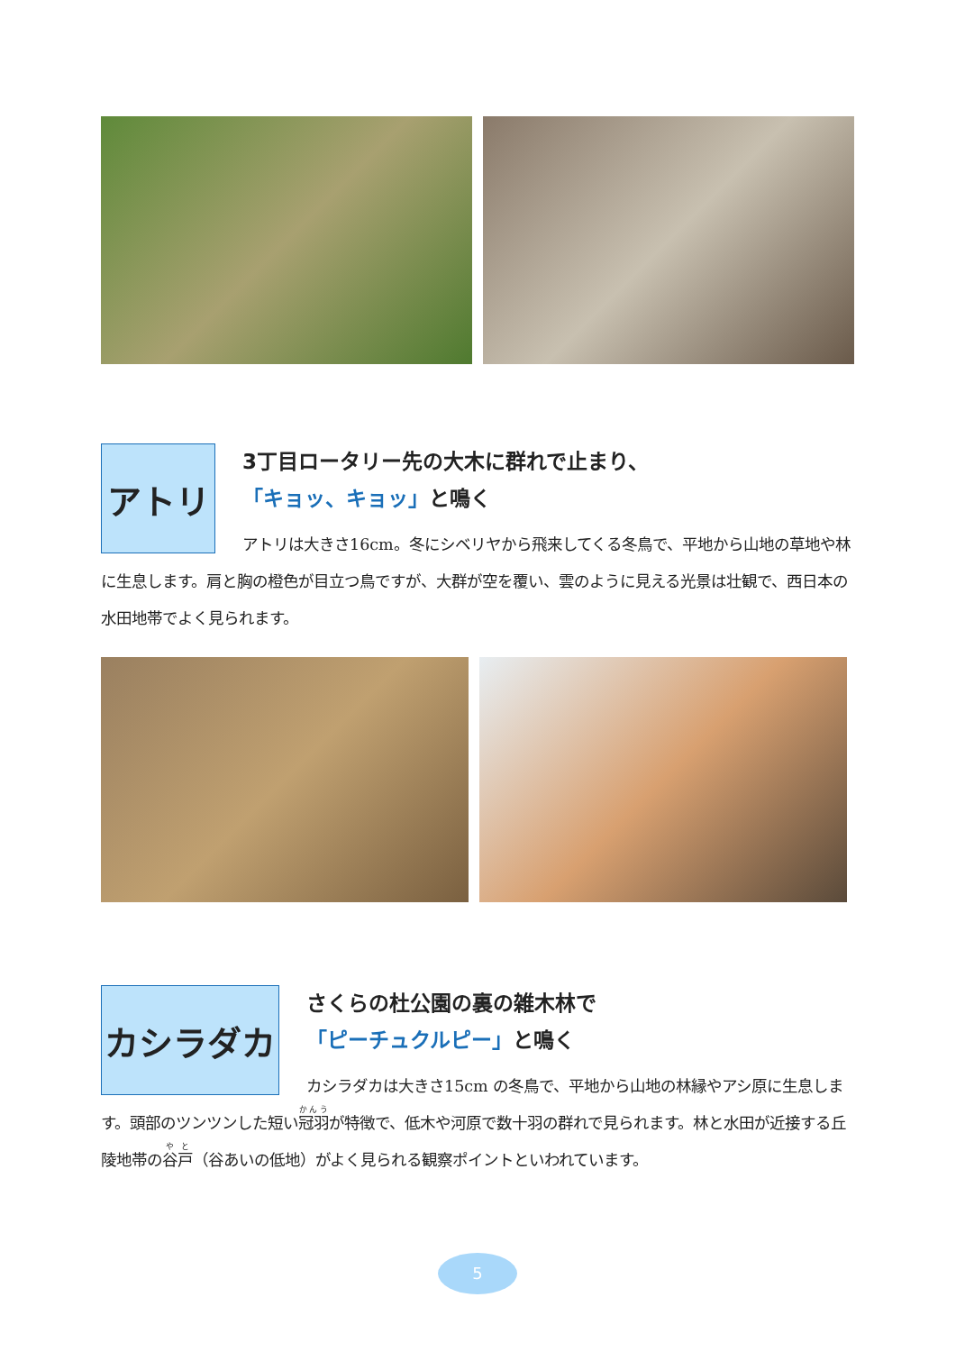アトリ
3丁目ロータリー先の大木に群れで止まり、
「キョッ、キョッ」と鳴く
アトリは大きさ16cm。冬にシベリヤから飛来してくる冬鳥で、平地から山地の草地や林に生息します。肩と胸の橙色が目立つ鳥ですが、大群が空を覆い、雲のように見える光景は壮観で、西日本の水田地帯でよく見られます。
カシラダカ
さくらの杜公園の裏の雑木林で
「ピーチュクルピー」と鳴く
カシラダカは大きさ15cm の冬鳥で、平地から山地の林縁やアシ原に生息します。頭部のツンツンした短い冠羽が特徴で、低木や河原で数十羽の群れで見られます。林と水田が近接する丘陵地帯の谷戸（谷あいの低地）がよく見られる観察ポイントといわれています。
5